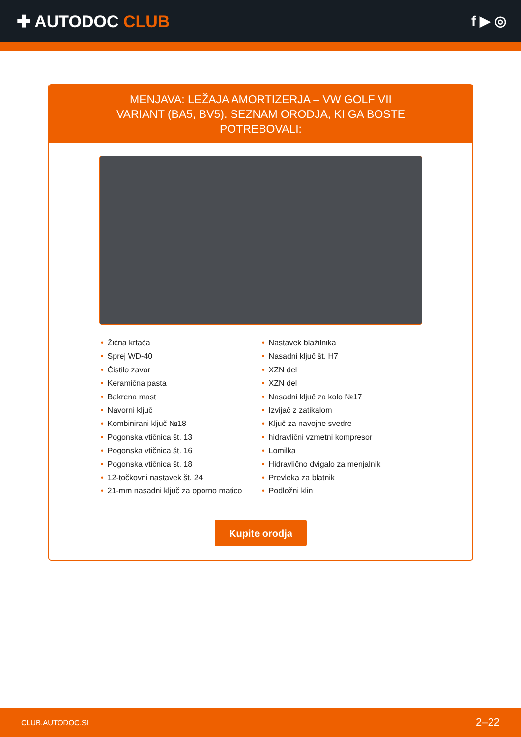✚ AUTODOC CLUB
f ▶ ◎
MENJAVA: LEŽAJA AMORTIZERJA – VW GOLF VII VARIANT (BA5, BV5). SEZNAM ORODJA, KI GA BOSTE POTREBOVALI:
• Žična krtača
• Sprej WD-40
• Čistilo zavor
• Keramična pasta
• Bakrena mast
• Navorni ključ
• Kombinirani ključ №18
• Pogonska vtičnica št. 13
• Pogonska vtičnica št. 16
• Pogonska vtičnica št. 18
• 12-točkovni nastavek št. 24
• 21-mm nasadni ključ za oporno matico
• Nastavek blažilnika
• Nasadni ključ št. H7
• XZN del
• XZN del
• Nasadni ključ za kolo №17
• Izvijač z zatikalom
• Ključ za navojne svedre
• hidravlični vzmetni kompresor
• Lomilka
• Hidravlično dvigalo za menjalnik
• Prevleka za blatnik
• Podložni klin
Kupite orodja
CLUB.AUTODOC.SI 2–22